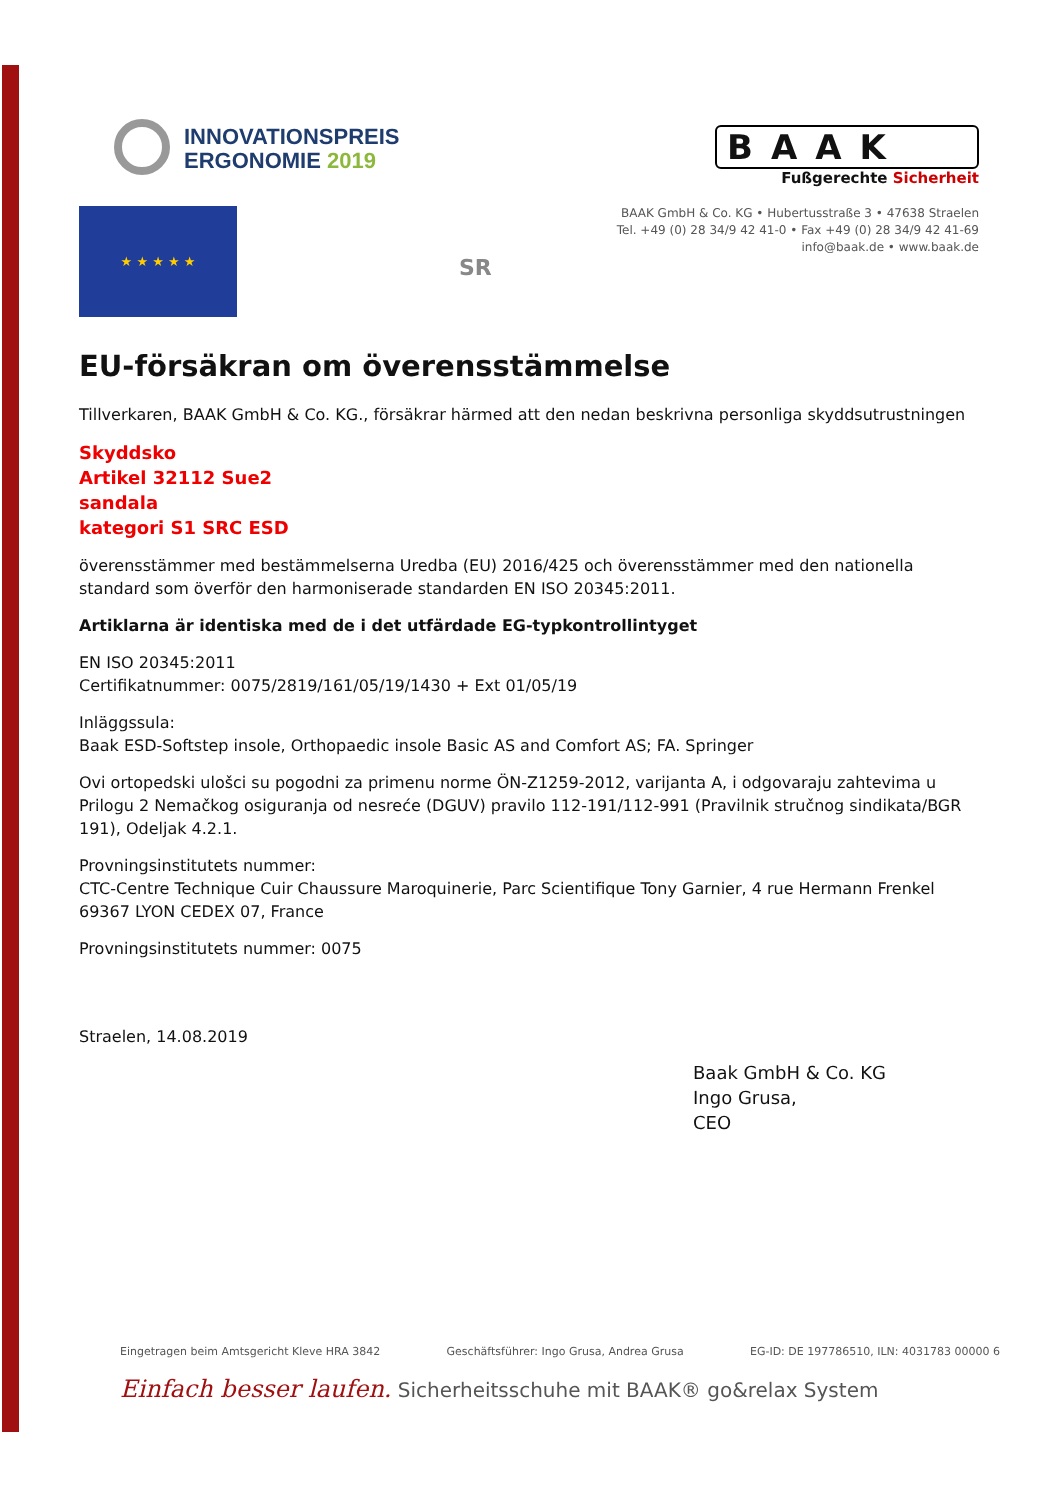INNOVATIONSPREIS
ERGONOMIE 2019
BAAK
Fußgerechte Sicherheit
BAAK GmbH & Co. KG • Hubertusstraße 3 • 47638 Straelen
Tel. +49 (0) 28 34/9 42 41-0 • Fax +49 (0) 28 34/9 42 41-69
info@baak.de • www.baak.de
★ ★ ★ ★ ★
SR
EU-försäkran om överensstämmelse
Tillverkaren, BAAK GmbH & Co. KG., försäkrar härmed att den nedan beskrivna personliga skyddsutrustningen
Skyddsko
Artikel 32112 Sue2
sandala
kategori S1 SRC ESD
överensstämmer med bestämmelserna Uredba (EU) 2016/425 och överensstämmer med den nationella standard som överför den harmoniserade standarden EN ISO 20345:2011.
Artiklarna är identiska med de i det utfärdade EG-typkontrollintyget
EN ISO 20345:2011
Certifikatnummer: 0075/2819/161/05/19/1430 + Ext 01/05/19
Inläggssula:
Baak ESD-Softstep insole, Orthopaedic insole Basic AS and Comfort AS; FA. Springer
Ovi ortopedski ulošci su pogodni za primenu norme ÖN-Z1259-2012, varijanta A, i odgovaraju zahtevima u Prilogu 2 Nemačkog osiguranja od nesreće (DGUV) pravilo 112-191/112-991 (Pravilnik stručnog sindikata/BGR 191), Odeljak 4.2.1.
Provningsinstitutets nummer:
CTC-Centre Technique Cuir Chaussure Maroquinerie, Parc Scientifique Tony Garnier, 4 rue Hermann Frenkel 69367 LYON CEDEX 07, France
Provningsinstitutets nummer: 0075
Straelen, 14.08.2019
Baak GmbH & Co. KG
Ingo Grusa,
CEO
Eingetragen beim Amtsgericht Kleve HRA 3842 Geschäftsführer: Ingo Grusa, Andrea Grusa EG-ID: DE 197786510, ILN: 4031783 00000 6
Einfach besser laufen. Sicherheitsschuhe mit BAAK® go&relax System